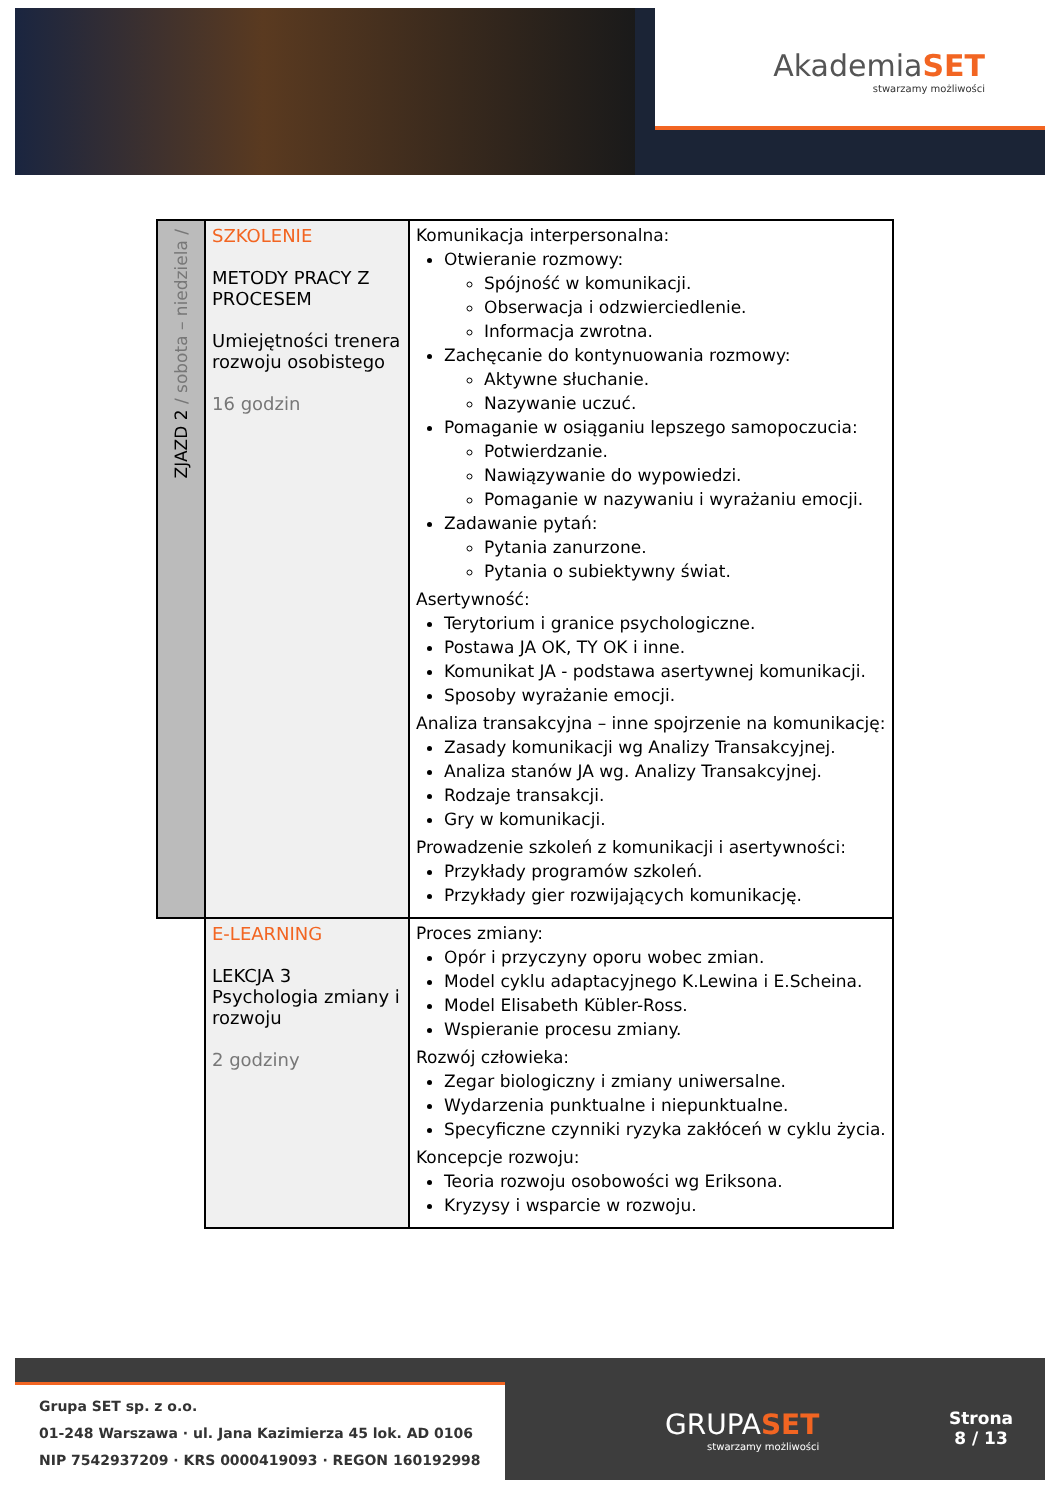AkademiaSET
stwarzamy możliwości
| ZJAZD 2 / sobota – niedziela / | SZKOLENIE METODY PRACY Z PROCESEM Umiejętności trenera rozwoju osobistego 16 godzin | Komunikacja interpersonalna: Otwieranie rozmowy: Spójność w komunikacji. Obserwacja i odzwierciedlenie. Informacja zwrotna. Zachęcanie do kontynuowania rozmowy: Aktywne słuchanie. Nazywanie uczuć. Pomaganie w osiąganiu lepszego samopoczucia: Potwierdzanie. Nawiązywanie do wypowiedzi. Pomaganie w nazywaniu i wyrażaniu emocji. Zadawanie pytań: Pytania zanurzone. Pytania o subiektywny świat. Asertywność: Terytorium i granice psychologiczne. Postawa JA OK, TY OK i inne. Komunikat JA - podstawa asertywnej komunikacji. Sposoby wyrażanie emocji. Analiza transakcyjna – inne spojrzenie na komunikację: Zasady komunikacji wg Analizy Transakcyjnej. Analiza stanów JA wg. Analizy Transakcyjnej. Rodzaje transakcji. Gry w komunikacji. Prowadzenie szkoleń z komunikacji i asertywności: Przykłady programów szkoleń. Przykłady gier rozwijających komunikację. |
| | E-LEARNING LEKCJA 3 Psychologia zmiany i rozwoju 2 godziny | Proces zmiany: Opór i przyczyny oporu wobec zmian. Model cyklu adaptacyjnego K.Lewina i E.Scheina. Model Elisabeth Kübler-Ross. Wspieranie procesu zmiany. Rozwój człowieka: Zegar biologiczny i zmiany uniwersalne. Wydarzenia punktualne i niepunktualne. Specyficzne czynniki ryzyka zakłóceń w cyklu życia. Koncepcje rozwoju: Teoria rozwoju osobowości wg Eriksona. Kryzysy i wsparcie w rozwoju. |
Grupa SET sp. z o.o.
01-248 Warszawa · ul. Jana Kazimierza 45 lok. AD 0106
NIP 7542937209 · KRS 0000419093 · REGON 160192998
GRUPASET
stwarzamy możliwości
Strona
8 / 13